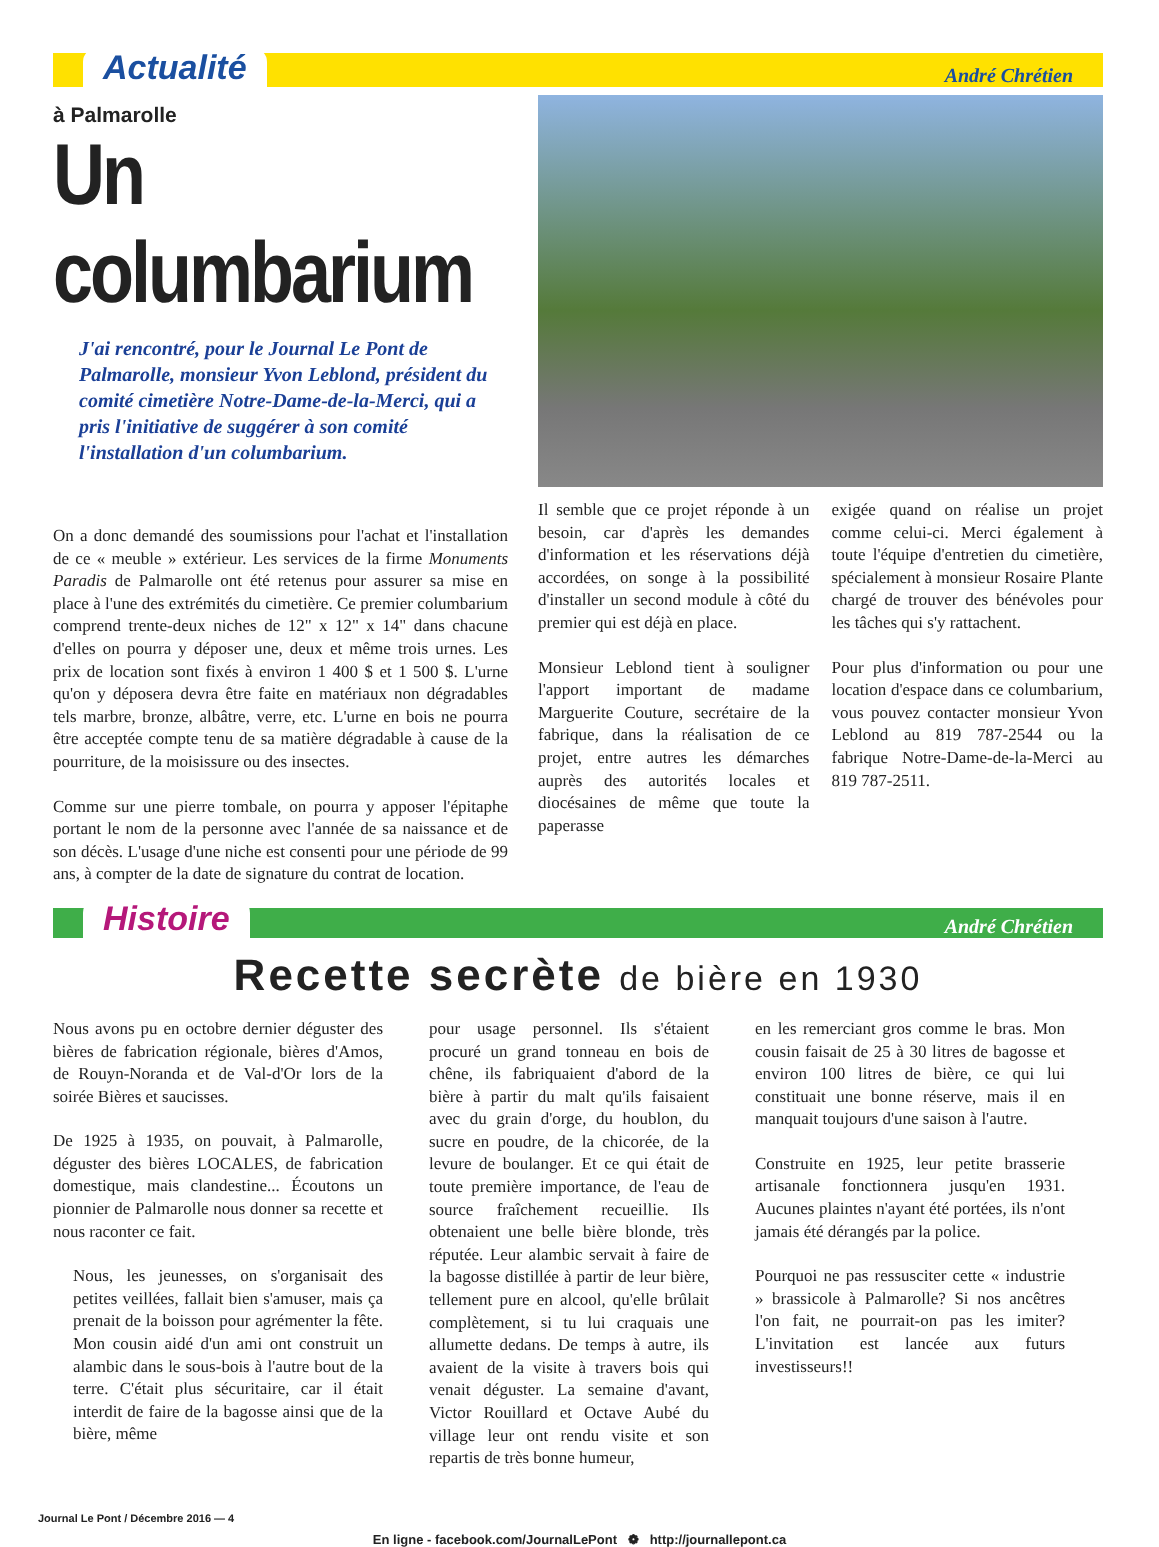Actualité André Chrétien
à Palmarolle
Un columbarium
J'ai rencontré, pour le Journal Le Pont de Palmarolle, monsieur Yvon Leblond, président du comité cimetière Notre-Dame-de-la-Merci, qui a pris l'initiative de suggérer à son comité l'installation d'un columbarium.
On a donc demandé des soumissions pour l'achat et l'installation de ce « meuble » extérieur. Les services de la firme Monuments Paradis de Palmarolle ont été retenus pour assurer sa mise en place à l'une des extrémités du cimetière. Ce premier columbarium comprend trente-deux niches de 12" x 12" x 14" dans chacune d'elles on pourra y déposer une, deux et même trois urnes. Les prix de location sont fixés à environ 1 400 $ et 1 500 $. L'urne qu'on y déposera devra être faite en matériaux non dégradables tels marbre, bronze, albâtre, verre, etc. L'urne en bois ne pourra être acceptée compte tenu de sa matière dégradable à cause de la pourriture, de la moisissure ou des insectes.
Comme sur une pierre tombale, on pourra y apposer l'épitaphe portant le nom de la personne avec l'année de sa naissance et de son décès. L'usage d'une niche est consenti pour une période de 99 ans, à compter de la date de signature du contrat de location.
Il semble que ce projet réponde à un besoin, car d'après les demandes d'information et les réservations déjà accordées, on songe à la possibilité d'installer un second module à côté du premier qui est déjà en place.
Monsieur Leblond tient à souligner l'apport important de madame Marguerite Couture, secrétaire de la fabrique, dans la réalisation de ce projet, entre autres les démarches auprès des autorités locales et diocésaines de même que toute la paperasse
exigée quand on réalise un projet comme celui-ci. Merci également à toute l'équipe d'entretien du cimetière, spécialement à monsieur Rosaire Plante chargé de trouver des bénévoles pour les tâches qui s'y rattachent.
Pour plus d'information ou pour une location d'espace dans ce columbarium, vous pouvez contacter monsieur Yvon Leblond au 819 787-2544 ou la fabrique Notre-Dame-de-la-Merci au 819 787-2511.
Histoire André Chrétien
Recette secrète de bière en 1930
Nous avons pu en octobre dernier déguster des bières de fabrication régionale, bières d'Amos, de Rouyn-Noranda et de Val-d'Or lors de la soirée Bières et saucisses.
De 1925 à 1935, on pouvait, à Palmarolle, déguster des bières LOCALES, de fabrication domestique, mais clandestine... Écoutons un pionnier de Palmarolle nous donner sa recette et nous raconter ce fait.
Nous, les jeunesses, on s'organisait des petites veillées, fallait bien s'amuser, mais ça prenait de la boisson pour agrémenter la fête. Mon cousin aidé d'un ami ont construit un alambic dans le sous-bois à l'autre bout de la terre. C'était plus sécuritaire, car il était interdit de faire de la bagosse ainsi que de la bière, même
pour usage personnel. Ils s'étaient procuré un grand tonneau en bois de chêne, ils fabriquaient d'abord de la bière à partir du malt qu'ils faisaient avec du grain d'orge, du houblon, du sucre en poudre, de la chicorée, de la levure de boulanger. Et ce qui était de toute première importance, de l'eau de source fraîchement recueillie. Ils obtenaient une belle bière blonde, très réputée. Leur alambic servait à faire de la bagosse distillée à partir de leur bière, tellement pure en alcool, qu'elle brûlait complètement, si tu lui craquais une allumette dedans. De temps à autre, ils avaient de la visite à travers bois qui venait déguster. La semaine d'avant, Victor Rouillard et Octave Aubé du village leur ont rendu visite et son repartis de très bonne humeur,
en les remerciant gros comme le bras. Mon cousin faisait de 25 à 30 litres de bagosse et environ 100 litres de bière, ce qui lui constituait une bonne réserve, mais il en manquait toujours d'une saison à l'autre.
Construite en 1925, leur petite brasserie artisanale fonctionnera jusqu'en 1931. Aucunes plaintes n'ayant été portées, ils n'ont jamais été dérangés par la police.
Pourquoi ne pas ressusciter cette « industrie » brassicole à Palmarolle? Si nos ancêtres l'on fait, ne pourrait-on pas les imiter? L'invitation est lancée aux futurs investisseurs!!
Journal Le Pont / Décembre 2016 — 4
En ligne - facebook.com/JournalLePont ❁ http://journallepont.ca